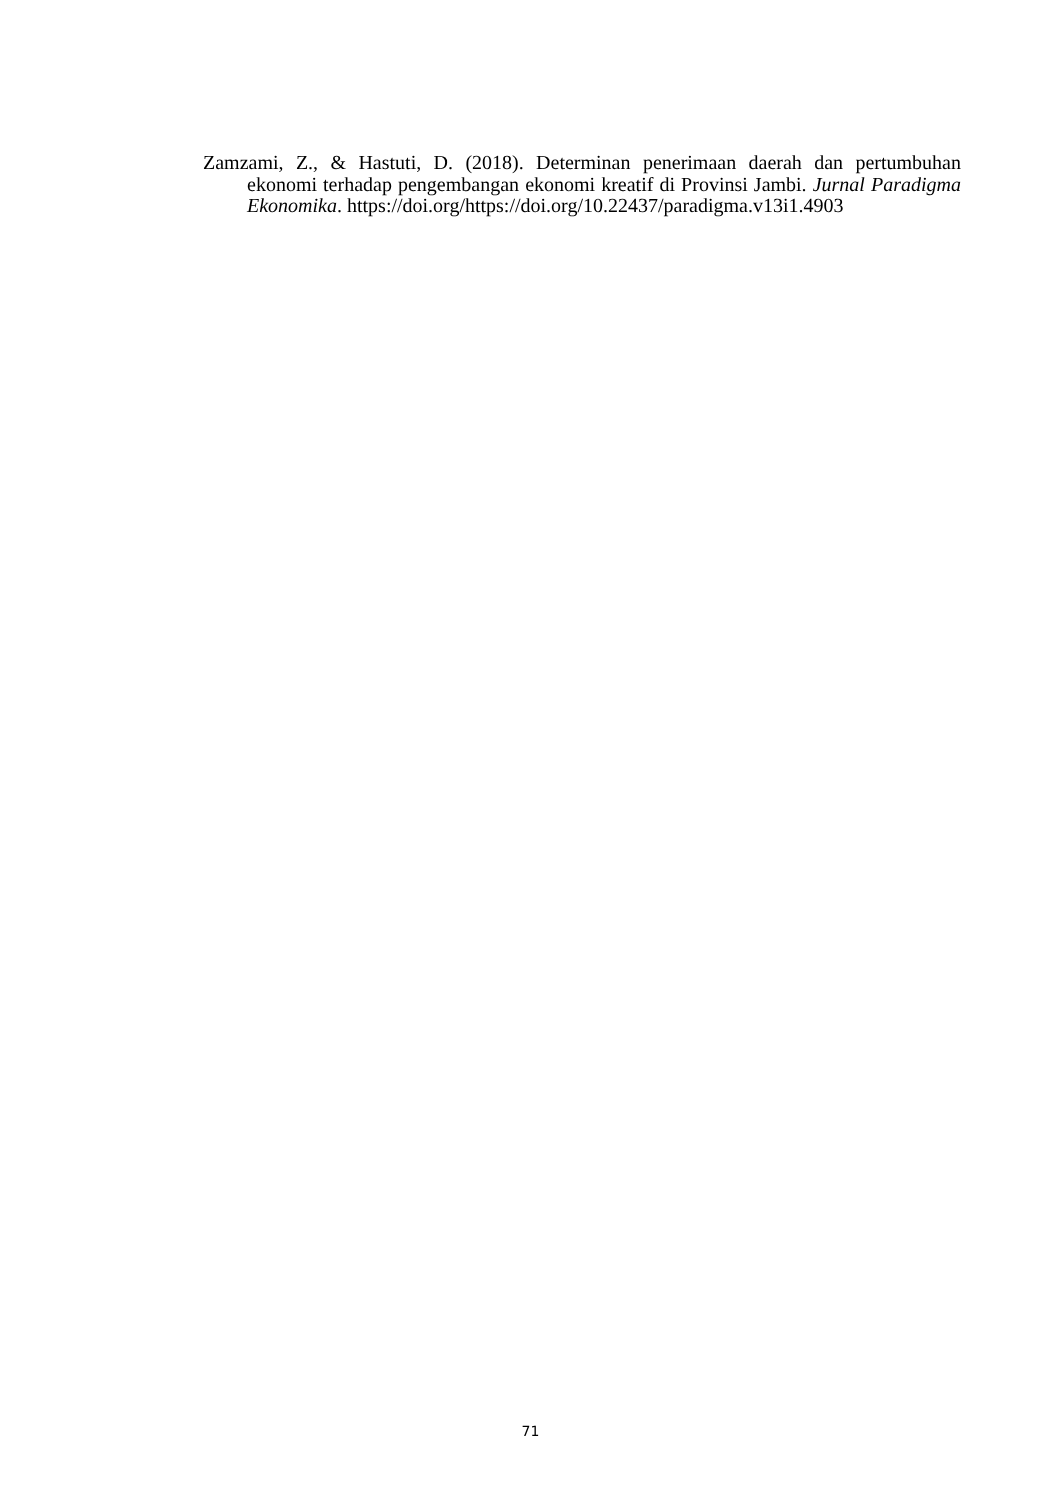Zamzami, Z., & Hastuti, D. (2018). Determinan penerimaan daerah dan pertumbuhan ekonomi terhadap pengembangan ekonomi kreatif di Provinsi Jambi. Jurnal Paradigma Ekonomika. https://doi.org/https://doi.org/10.22437/paradigma.v13i1.4903
71